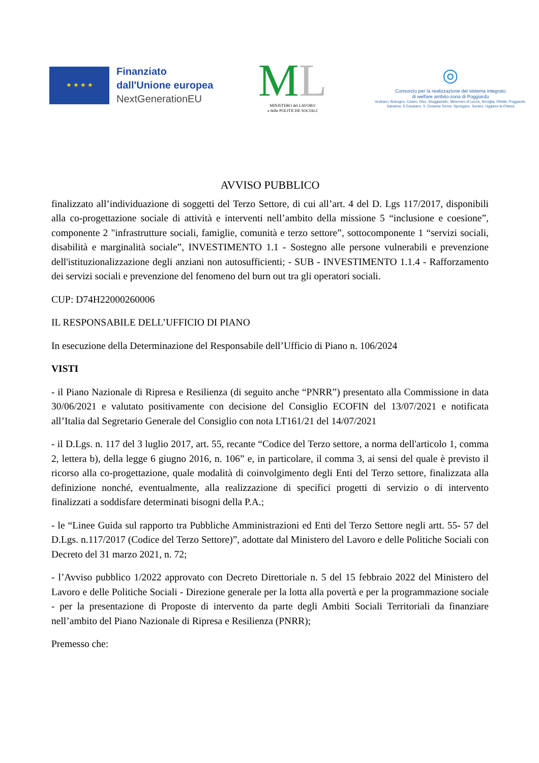★ ★ ★ ★
Finanziato
dall'Unione europea
NextGenerationEU
ML
MINISTERO del LAVORO
e delle POLITICHE SOCIALI
◎
Consorzio per la realizzazione del sistema integrato
di welfare ambito-zona di Poggiardo
Andrano, Botrugno, Castro, Diso, Giuggianello, Minervino di Lecce, Nociglia, Ortelle, Poggiardo, Sanarica, S.Cassiano, S. Cesarea Terme, Spongano, Surano, Uggiano la Chiesa
AVVISO PUBBLICO
finalizzato all’individuazione di soggetti del Terzo Settore, di cui all’art. 4 del D. Lgs 117/2017, disponibili alla co-progettazione sociale di attività e interventi nell’ambito della missione 5 “inclusione e coesione”, componente 2 "infrastrutture sociali, famiglie, comunità e terzo settore”, sottocomponente 1 “servizi sociali, disabilità e marginalità sociale”, INVESTIMENTO 1.1 - Sostegno alle persone vulnerabili e prevenzione dell'istituzionalizzazione degli anziani non autosufficienti; - SUB - INVESTIMENTO 1.1.4 - Rafforzamento dei servizi sociali e prevenzione del fenomeno del burn out tra gli operatori sociali.
CUP: D74H22000260006
IL RESPONSABILE DELL’UFFICIO DI PIANO
In esecuzione della Determinazione del Responsabile dell’Ufficio di Piano n. 106/2024
VISTI
- il Piano Nazionale di Ripresa e Resilienza (di seguito anche “PNRR”) presentato alla Commissione in data 30/06/2021 e valutato positivamente con decisione del Consiglio ECOFIN del 13/07/2021 e notificata all’Italia dal Segretario Generale del Consiglio con nota LT161/21 del 14/07/2021
- il D.Lgs. n. 117 del 3 luglio 2017, art. 55, recante “Codice del Terzo settore, a norma dell'articolo 1, comma 2, lettera b), della legge 6 giugno 2016, n. 106” e, in particolare, il comma 3, ai sensi del quale è previsto il ricorso alla co-progettazione, quale modalità di coinvolgimento degli Enti del Terzo settore, finalizzata alla definizione nonché, eventualmente, alla realizzazione di specifici progetti di servizio o di intervento finalizzati a soddisfare determinati bisogni della P.A.;
- le “Linee Guida sul rapporto tra Pubbliche Amministrazioni ed Enti del Terzo Settore negli artt. 55- 57 del D.Lgs. n.117/2017 (Codice del Terzo Settore)”, adottate dal Ministero del Lavoro e delle Politiche Sociali con Decreto del 31 marzo 2021, n. 72;
- l’Avviso pubblico 1/2022 approvato con Decreto Direttoriale n. 5 del 15 febbraio 2022 del Ministero del Lavoro e delle Politiche Sociali - Direzione generale per la lotta alla povertà e per la programmazione sociale - per la presentazione di Proposte di intervento da parte degli Ambiti Sociali Territoriali da finanziare nell’ambito del Piano Nazionale di Ripresa e Resilienza (PNRR);
Premesso che: